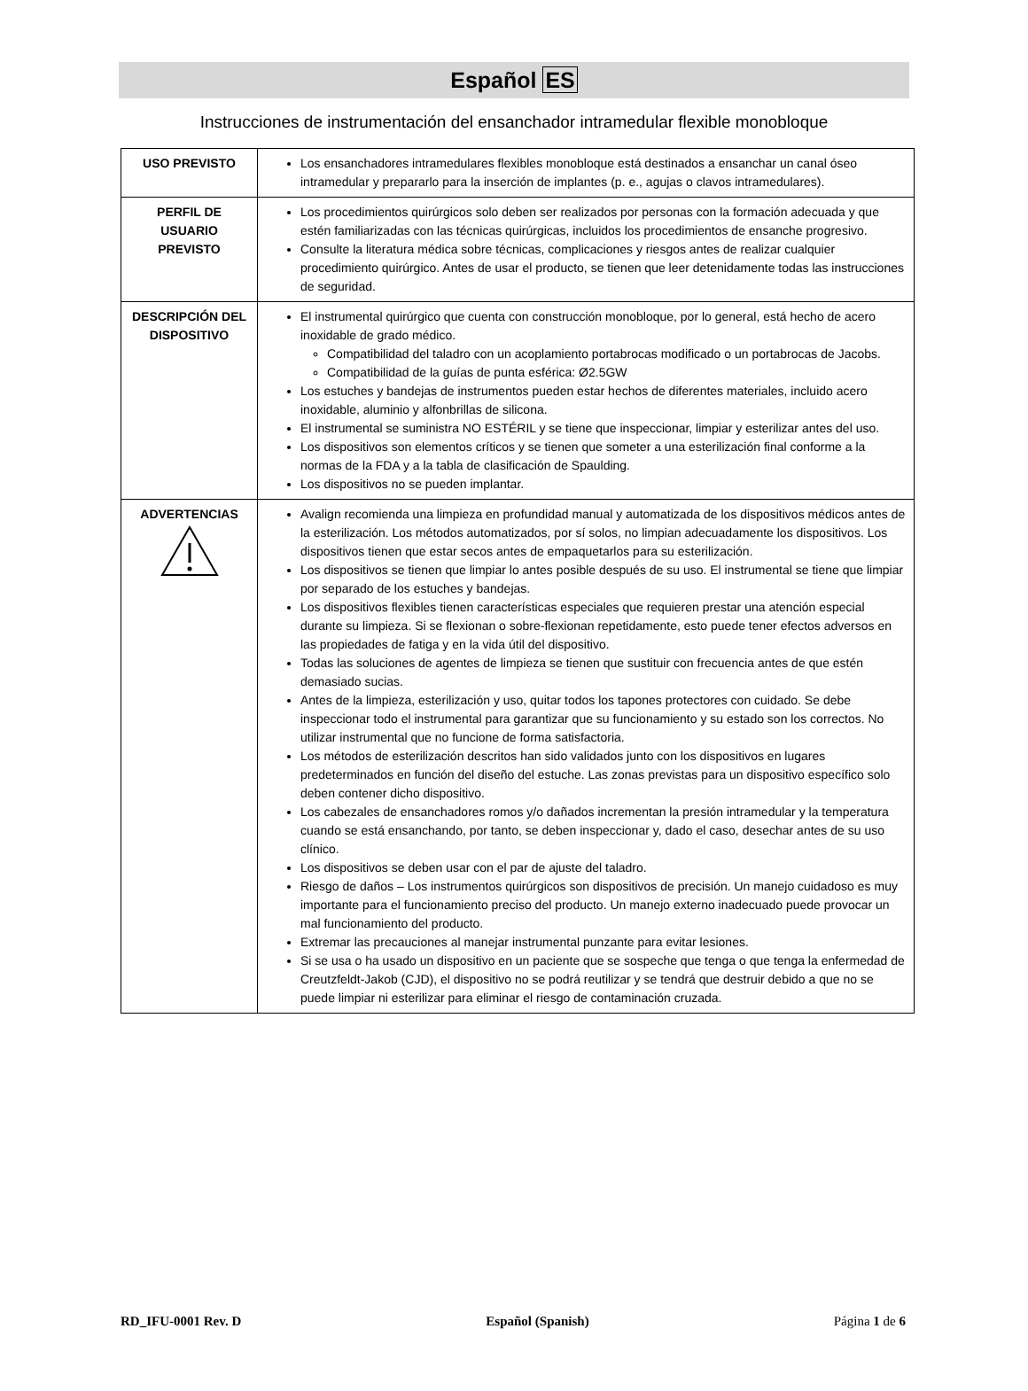Español ES
Instrucciones de instrumentación del ensanchador intramedular flexible monobloque
| USO PREVISTO | Los ensanchadores intramedulares flexibles monobloque está destinados a ensanchar un canal óseo intramedular y prepararlo para la inserción de implantes (p. e., agujas o clavos intramedulares). |
| PERFIL DE USUARIO PREVISTO | Los procedimientos quirúrgicos solo deben ser realizados por personas con la formación adecuada y que estén familiarizadas con las técnicas quirúrgicas, incluidos los procedimientos de ensanche progresivo. Consulte la literatura médica sobre técnicas, complicaciones y riesgos antes de realizar cualquier procedimiento quirúrgico. Antes de usar el producto, se tienen que leer detenidamente todas las instrucciones de seguridad. |
| DESCRIPCIÓN DEL DISPOSITIVO | El instrumental quirúrgico que cuenta con construcción monobloque, por lo general, está hecho de acero inoxidable de grado médico. Compatibilidad del taladro con un acoplamiento portabrocas modificado o un portabrocas de Jacobs. Compatibilidad de la guías de punta esférica: Ø2.5GW Los estuches y bandejas de instrumentos pueden estar hechos de diferentes materiales, incluido acero inoxidable, aluminio y alfonbrillas de silicona. El instrumental se suministra NO ESTÉRIL y se tiene que inspeccionar, limpiar y esterilizar antes del uso. Los dispositivos son elementos críticos y se tienen que someter a una esterilización final conforme a la normas de la FDA y a la tabla de clasificación de Spaulding. Los dispositivos no se pueden implantar. |
| ADVERTENCIAS | Avalign recomienda una limpieza en profundidad manual y automatizada de los dispositivos médicos antes de la esterilización. Los métodos automatizados, por sí solos, no limpian adecuadamente los dispositivos. Los dispositivos tienen que estar secos antes de empaquetarlos para su esterilización. Los dispositivos se tienen que limpiar lo antes posible después de su uso. El instrumental se tiene que limpiar por separado de los estuches y bandejas. Los dispositivos flexibles tienen características especiales que requieren prestar una atención especial durante su limpieza. Si se flexionan o sobre-flexionan repetidamente, esto puede tener efectos adversos en las propiedades de fatiga y en la vida útil del dispositivo. Todas las soluciones de agentes de limpieza se tienen que sustituir con frecuencia antes de que estén demasiado sucias. Antes de la limpieza, esterilización y uso, quitar todos los tapones protectores con cuidado. Se debe inspeccionar todo el instrumental para garantizar que su funcionamiento y su estado son los correctos. No utilizar instrumental que no funcione de forma satisfactoria. Los métodos de esterilización descritos han sido validados junto con los dispositivos en lugares predeterminados en función del diseño del estuche. Las zonas previstas para un dispositivo específico solo deben contener dicho dispositivo. Los cabezales de ensanchadores romos y/o dañados incrementan la presión intramedular y la temperatura cuando se está ensanchando, por tanto, se deben inspeccionar y, dado el caso, desechar antes de su uso clínico. Los dispositivos se deben usar con el par de ajuste del taladro. Riesgo de daños – Los instrumentos quirúrgicos son dispositivos de precisión. Un manejo cuidadoso es muy importante para el funcionamiento preciso del producto. Un manejo externo inadecuado puede provocar un mal funcionamiento del producto. Extremar las precauciones al manejar instrumental punzante para evitar lesiones. Si se usa o ha usado un dispositivo en un paciente que se sospeche que tenga o que tenga la enfermedad de Creutzfeldt-Jakob (CJD), el dispositivo no se podrá reutilizar y se tendrá que destruir debido a que no se puede limpiar ni esterilizar para eliminar el riesgo de contaminación cruzada. |
RD_IFU-0001 Rev. D Español (Spanish) Página 1 de 6